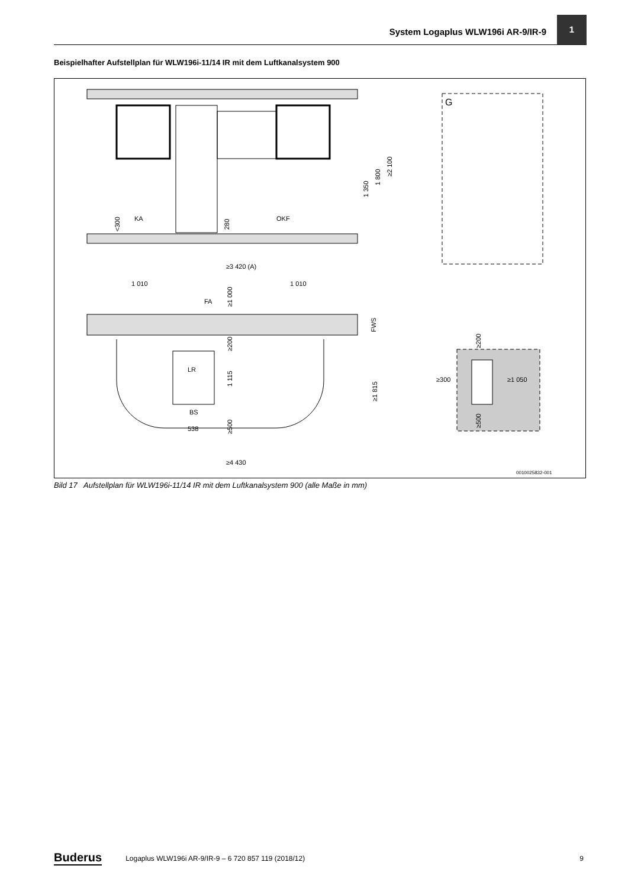System Logaplus WLW196i AR-9/IR-9
1
Beispielhafter Aufstellplan für WLW196i-11/14 IR mit dem Luftkanalsystem 900
1 350
1 800
≥2 100
<300
KA
280
OKF
G
≥3 420 (A)
1 010
1 010
FA
≥1 000
FWS
≥200
LR
1 115
≥1 815
BS
538
≥500
≥200
≥300
≥1 050
≥500
≥4 430
0010025832-001
Bild 17 Aufstellplan für WLW196i-11/14 IR mit dem Luftkanalsystem 900 (alle Maße in mm)
Buderus Logaplus WLW196i AR-9/IR-9 – 6 720 857 119 (2018/12) 9